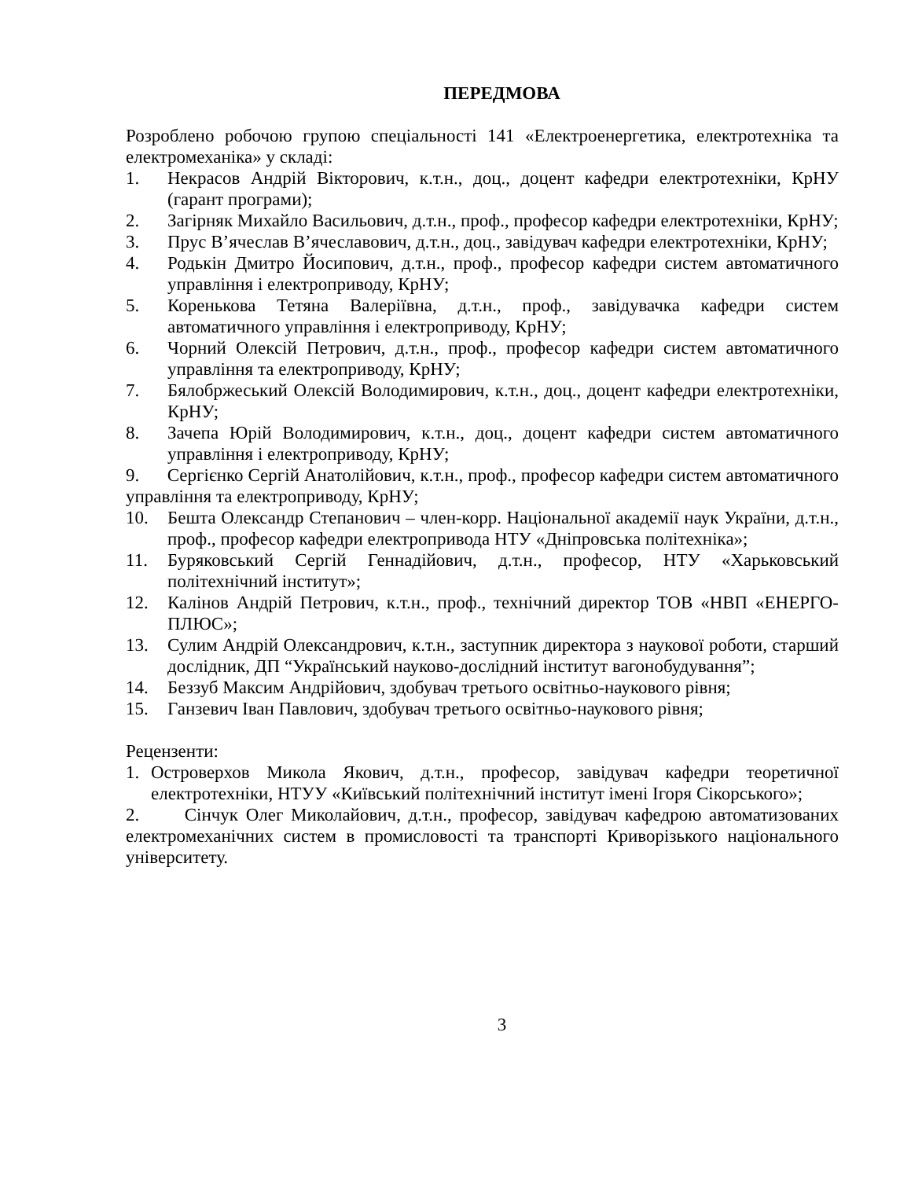ПЕРЕДМОВА
Розроблено робочою групою спеціальності 141 «Електроенергетика, електротехніка та електромеханіка» у складі:
1. Некрасов Андрій Вікторович, к.т.н., доц., доцент кафедри електротехніки, КрНУ (гарант програми);
2. Загірняк Михайло Васильович, д.т.н., проф., професор кафедри електротехніки, КрНУ;
3. Прус В’ячеслав В’ячеславович, д.т.н., доц., завідувач кафедри електротехніки, КрНУ;
4. Родькін Дмитро Йосипович, д.т.н., проф., професор кафедри систем автоматичного управління і електроприводу, КрНУ;
5. Коренькова Тетяна Валеріївна, д.т.н., проф., завідувачка кафедри систем автоматичного управління і електроприводу, КрНУ;
6. Чорний Олексій Петрович, д.т.н., проф., професор кафедри систем автоматичного управління та електроприводу, КрНУ;
7. Бялобржеський Олексій Володимирович, к.т.н., доц., доцент кафедри електротехніки, КрНУ;
8. Зачепа Юрій Володимирович, к.т.н., доц., доцент кафедри систем автоматичного управління і електроприводу, КрНУ;
9. Сергієнко Сергій Анатолійович, к.т.н., проф., професор кафедри систем автоматичного управління та електроприводу, КрНУ;
10. Бешта Олександр Степанович – член-корр. Національної академії наук України, д.т.н., проф., професор кафедри електропривода НТУ «Дніпровська політехніка»;
11. Буряковський Сергій Геннадійович, д.т.н., професор, НТУ «Харьковський політехнічний інститут»;
12. Калінов Андрій Петрович, к.т.н., проф., технічний директор ТОВ «НВП «ЕНЕРГО-ПЛЮС»;
13. Сулим Андрій Олександрович, к.т.н., заступник директора з наукової роботи, старший дослідник, ДП “Український науково-дослідний інститут вагонобудування”;
14. Беззуб Максим Андрійович, здобувач третього освітньо-наукового рівня;
15. Ганзевич Іван Павлович, здобувач третього освітньо-наукового рівня;
Рецензенти:
1. Островерхов Микола Якович, д.т.н., професор, завідувач кафедри теоретичної електротехніки, НТУУ «Київський політехнічний інститут імені Ігоря Сікорського»;
2. Сінчук Олег Миколайович, д.т.н., професор, завідувач кафедрою автоматизованих електромеханічних систем в промисловості та транспорті Криворізького національного університету.
3